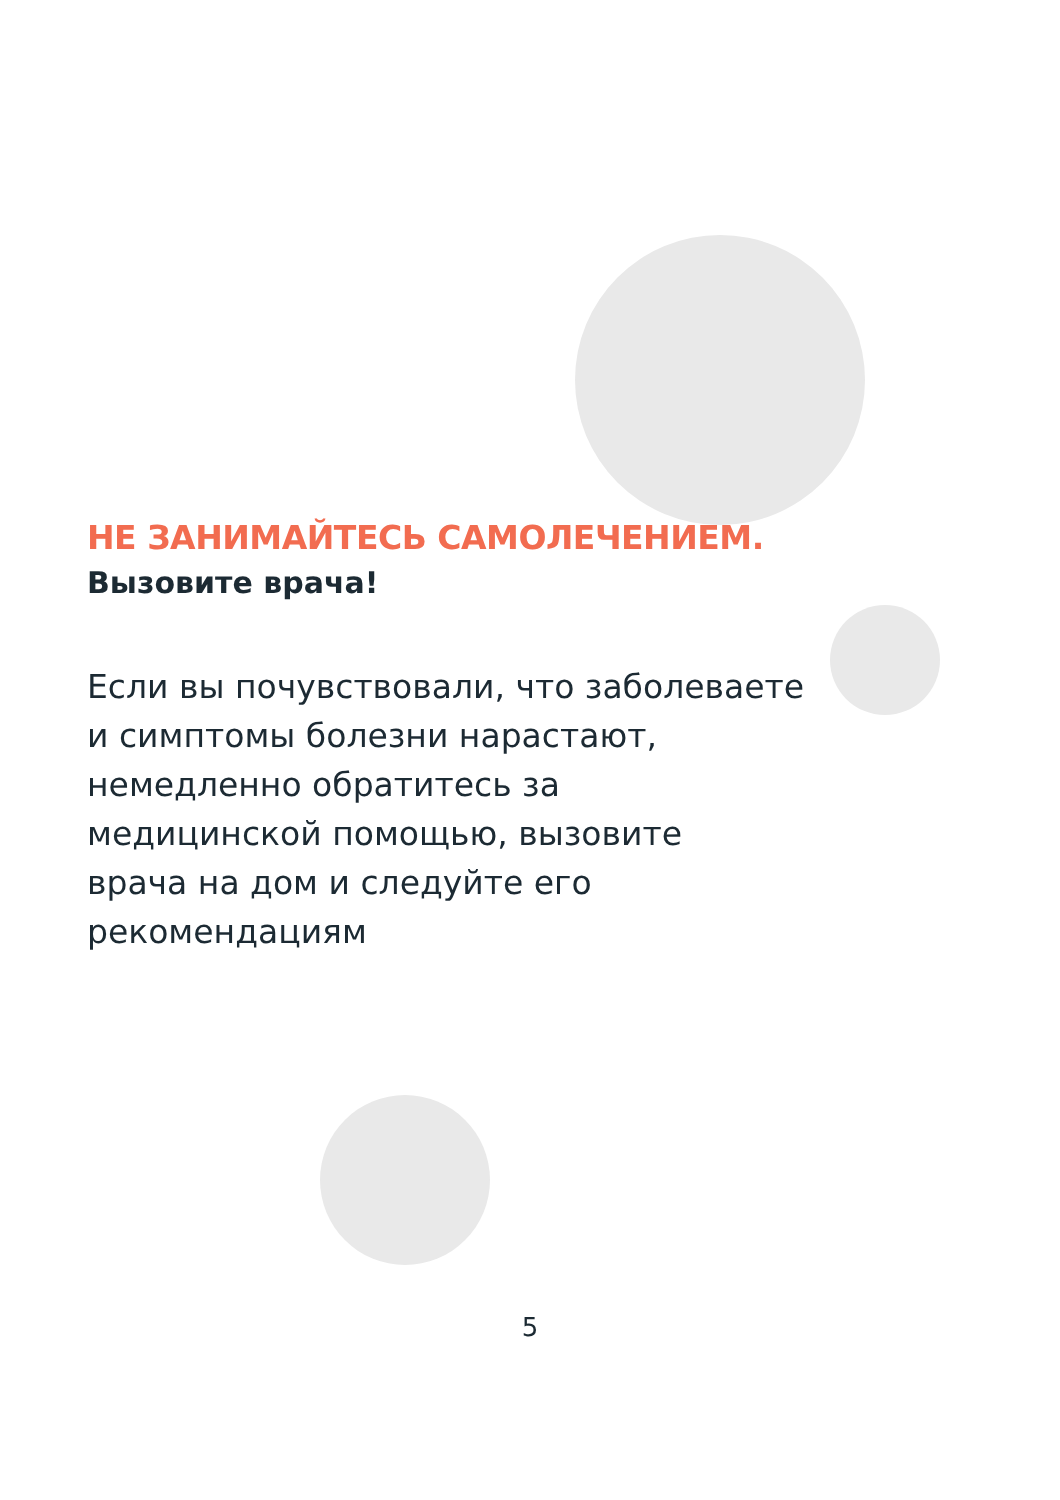НЕ ЗАНИМАЙТЕСЬ САМОЛЕЧЕНИЕМ.
Вызовите врача!
Если вы почувствовали, что заболеваете
и симптомы болезни нарастают,
немедленно обратитесь за
медицинской помощью, вызовите
врача на дом и следуйте его
рекомендациям
5